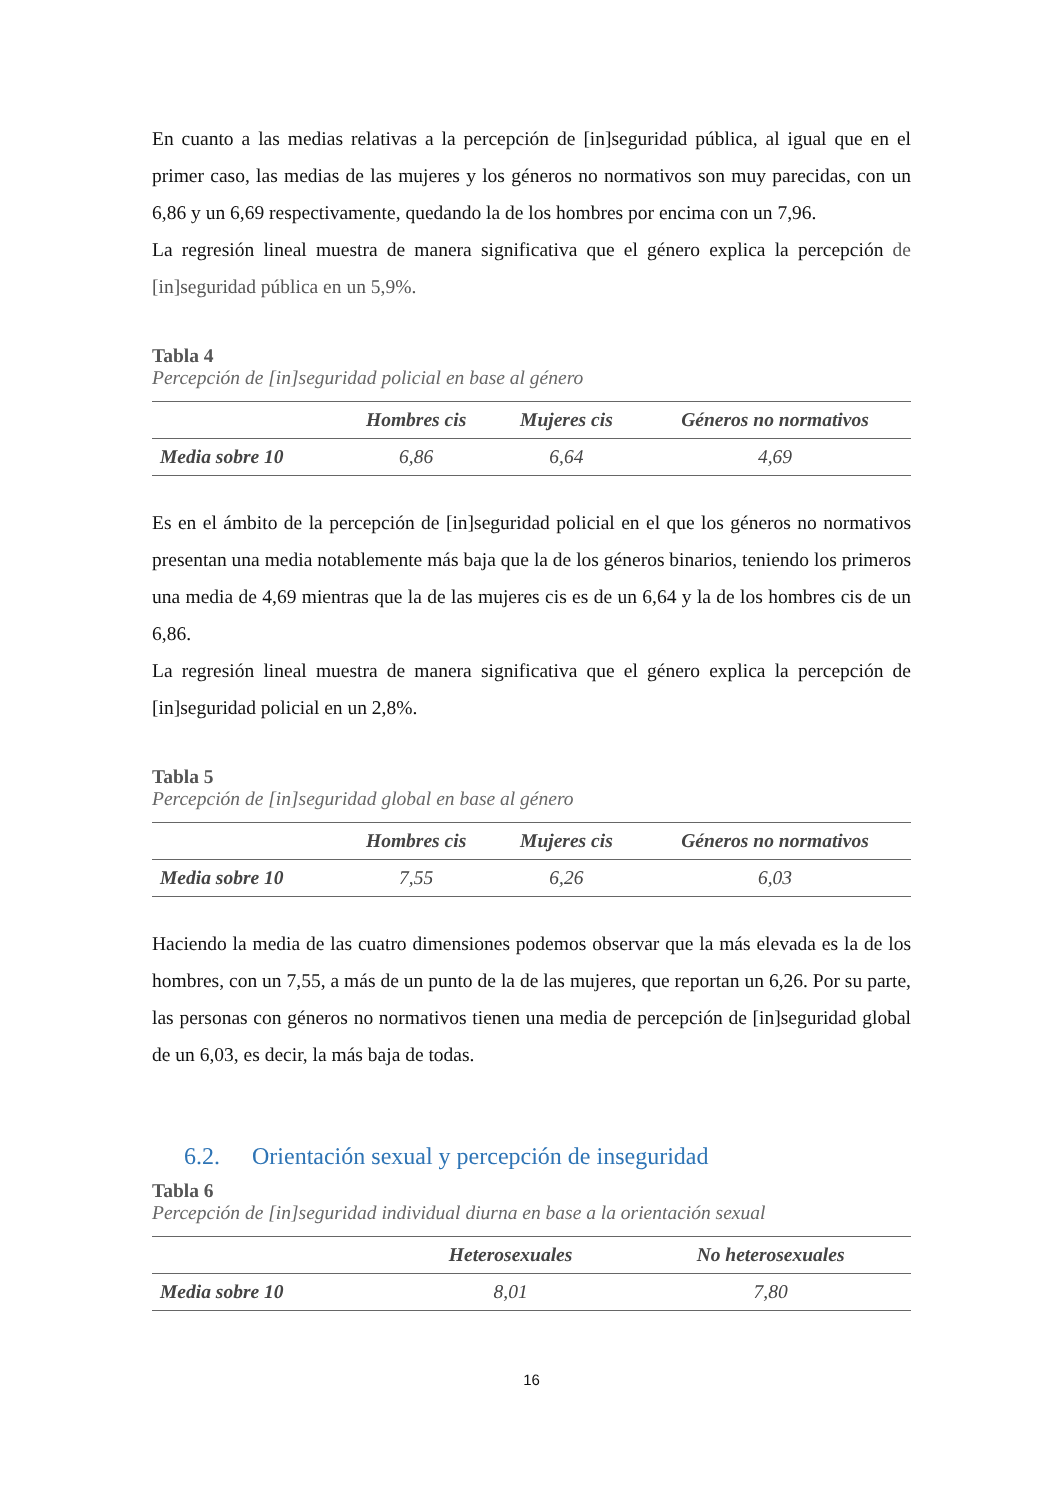En cuanto a las medias relativas a la percepción de [in]seguridad pública, al igual que en el primer caso, las medias de las mujeres y los géneros no normativos son muy parecidas, con un 6,86 y un 6,69 respectivamente, quedando la de los hombres por encima con un 7,96.
La regresión lineal muestra de manera significativa que el género explica la percepción de [in]seguridad pública en un 5,9%.
Tabla 4
Percepción de [in]seguridad policial en base al género
| | Hombres cis | Mujeres cis | Géneros no normativos |
| --- | --- | --- | --- |
| Media sobre 10 | 6,86 | 6,64 | 4,69 |
Es en el ámbito de la percepción de [in]seguridad policial en el que los géneros no normativos presentan una media notablemente más baja que la de los géneros binarios, teniendo los primeros una media de 4,69 mientras que la de las mujeres cis es de un 6,64 y la de los hombres cis de un 6,86.
La regresión lineal muestra de manera significativa que el género explica la percepción de [in]seguridad policial en un 2,8%.
Tabla 5
Percepción de [in]seguridad global en base al género
| | Hombres cis | Mujeres cis | Géneros no normativos |
| --- | --- | --- | --- |
| Media sobre 10 | 7,55 | 6,26 | 6,03 |
Haciendo la media de las cuatro dimensiones podemos observar que la más elevada es la de los hombres, con un 7,55, a más de un punto de la de las mujeres, que reportan un 6,26. Por su parte, las personas con géneros no normativos tienen una media de percepción de [in]seguridad global de un 6,03, es decir, la más baja de todas.
6.2. Orientación sexual y percepción de inseguridad
Tabla 6
Percepción de [in]seguridad individual diurna en base a la orientación sexual
| | Heterosexuales | No heterosexuales |
| --- | --- | --- |
| Media sobre 10 | 8,01 | 7,80 |
16